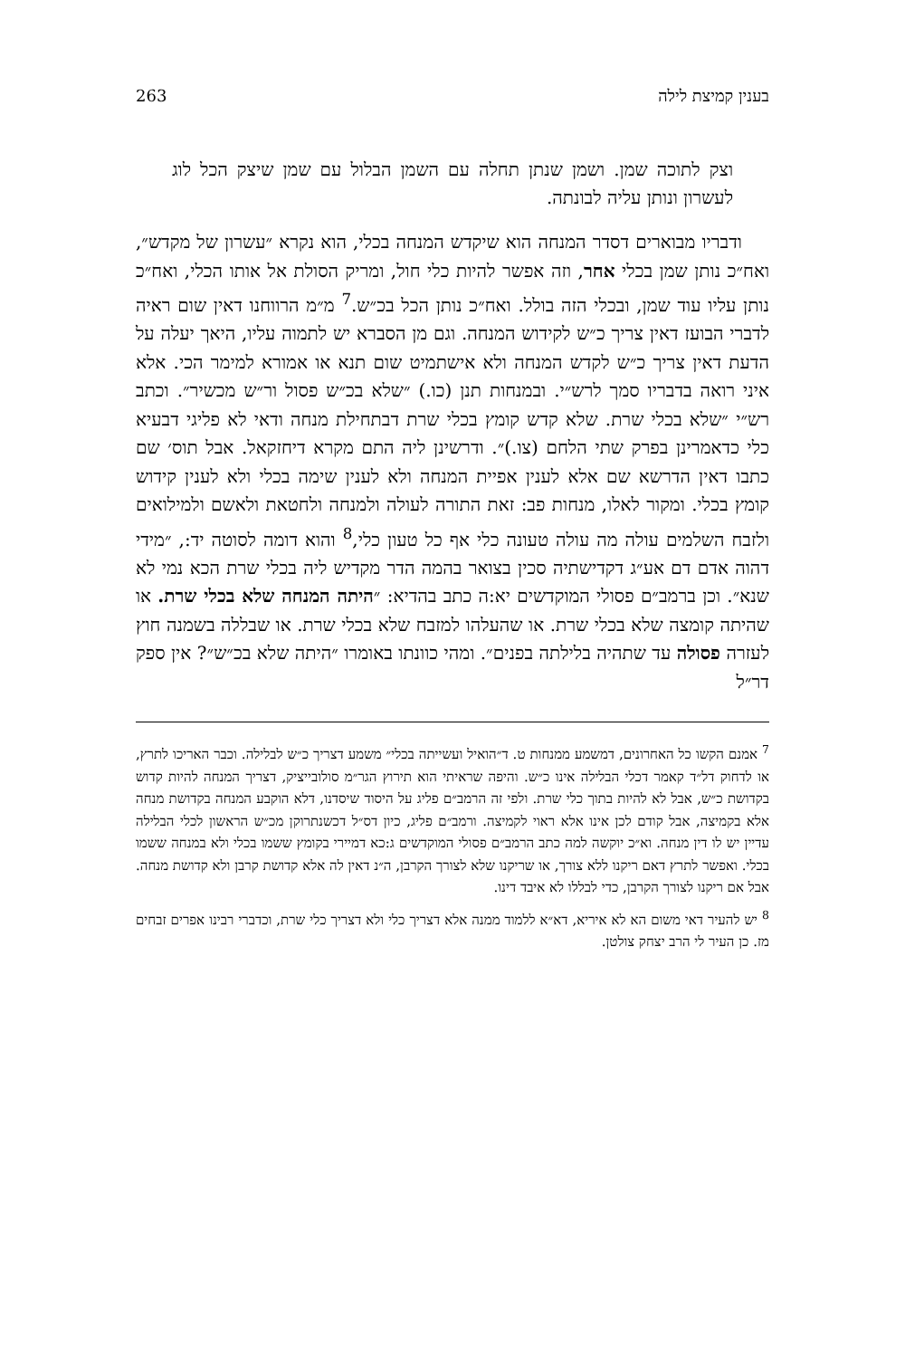בענין קמיצת לילה 263
וצק לתוכה שמן. ושמן שנתן תחלה עם השמן הבלול עם שמן שיצק הכל לוג לעשרון ונותן עליה לבונתה.
ודבריו מבוארים דסדר המנחה הוא שיקדש המנחה בכלי, הוא נקרא ״עשרון של מקדש״, ואח״כ נותן שמן בכלי אחר, וזה אפשר להיות כלי חול, ומריק הסולת אל אותו הכלי, ואח״כ נותן עליו עוד שמן, ובכלי הזה בולל. ואח״כ נותן הכל בכ״ש.<sup>7</sup> מ״מ הרווחנו דאין שום ראיה לדברי הבועז דאין צריך כ״ש לקידוש המנחה. וגם מן הסברא יש לתמוה עליו, היאך יעלה על הדעת דאין צריך כ״ש לקדש המנחה ולא אישתמיט שום תנא או אמורא למימר הכי. אלא איני רואה בדבריו סמך לרש״י. ובמנחות תנן (כו.) ״שלא בכ״ש פסול ור״ש מכשיר״. וכתב רש״י ״שלא בכלי שרת. שלא קדש קומץ בכלי שרת דבתחילת מנחה ודאי לא פליגי דבעיא כלי כדאמרינן בפרק שתי הלחם (צו.)״. ודרשינן ליה התם מקרא דיחזקאל. אבל תוס׳ שם כתבו דאין הדרשא שם אלא לענין אפיית המנחה ולא לענין שימה בכלי ולא לענין קידוש קומץ בכלי. ומקור לאלו, מנחות פב: זאת התורה לעולה ולמנחה ולחטאת ולאשם ולמילואים ולזבח השלמים עולה מה עולה טעונה כלי אף כל טעון כלי,<sup>8</sup> והוא דומה לסוטה יד:, ״מידי דהוה אדם דם אע״ג דקדישתיה סכין בצואר בהמה הדר מקדיש ליה בכלי שרת הכא נמי לא שנא״. וכן ברמב״ם פסולי המוקדשים יא:ה כתב בהדיא: ״היתה המנחה שלא בכלי שרת. או שהיתה קומצה שלא בכלי שרת. או שהעלהו למזבח שלא בכלי שרת. או שבללה בשמנה חוץ לעזרה פסולה עד שתהיה בלילתה בפנים״. ומהי כוונתו באומרו ״היתה שלא בכ״ש״? אין ספק דר״ל
<sup>7</sup> אמנם הקשו כל האחרונים, דמשמע ממנחות ט. ד״הואיל ועשייתה בכלי״ משמע דצריך כ״ש לבלילה. וכבר האריכו לתרץ, או לדחוק דל״ד קאמר דכלי הבלילה אינו כ״ש. והיפה שראיתי הוא תירוץ הגר״מ סולובייציק, דצריך המנחה להיות קדוש בקדושת כ״ש, אבל לא להיות בתוך כלי שרת. ולפי זה הרמב״ם פליג על היסוד שיסדנו, דלא הוקבע המנחה בקדושת מנחה אלא בקמיצה, אבל קודם לכן אינו אלא ראוי לקמיצה. ורמב״ם פליג, כיון דס״ל דכשנתרוקן מכ״ש הראשון לכלי הבלילה עדיין יש לו דין מנחה. וא״כ יוקשה למה כתב הרמב״ם פסולי המוקדשים ג:כא דמיירי בקומץ ששמו בכלי ולא במנחה ששמו בכלי. ואפשר לתרץ דאם ריקנו ללא צורך, או שריקנו שלא לצורך הקרבן, ה״נ דאין לה אלא קדושת קרבן ולא קדושת מנחה. אבל אם ריקנו לצורך הקרבן, כדי לבללו לא איבד דינו.
<sup>8</sup> יש להעיר דאי משום הא לא איריא, דא״א ללמוד ממנה אלא דצריך כלי ולא דצריך כלי שרת, וכדברי רבינו אפרים זבחים מז. כן העיר לי הרב יצחק צולטן.